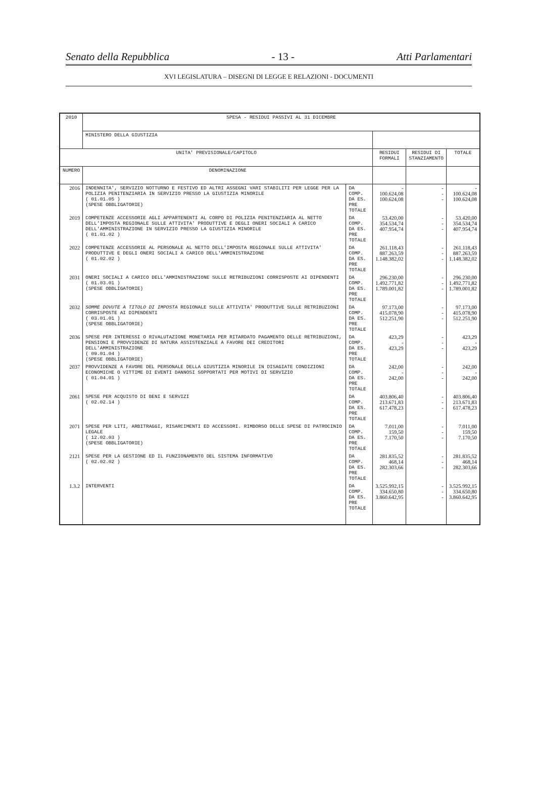Senato della Repubblica - 13 - Atti Parlamentari
XVI LEGISLATURA – DISEGNI DI LEGGE E RELAZIONI - DOCUMENTI
| 2010 | SPESA - RESIDUI PASSIVI AL 31 DICEMBRE | | | | |
| --- | --- | --- | --- | --- | --- |
| | MINISTERO DELLA GIUSTIZIA | | | | |
| UNITA' PREVISIONALE/CAPITOLO | | | RESIDUI FORMALI | RESIDUI DI STANZIAMENTO | TOTALE |
| NUMERO | DENOMINAZIONE | | | | |
| 2016 | INDENNITA', SERVIZIO NOTTURNO E FESTIVO ED ALTRI ASSEGNI VARI STABILITI PER LEGGE PER LA POLIZIA PENITENZIARIA IN SERVIZIO PRESSO LA GIUSTIZIA MINORILE ( 01.01.05 ) (SPESE OBBLIGATORIE) | DA COMP. DA ES. PRE TOTALE | - 100.624,08 100.624,08 | - - - | - 100.624,08 100.624,08 |
| 2019 | COMPETENZE ACCESSORIE AGLI APPARTENENTI AL CORPO DI POLIZIA PENITENZIARIA AL NETTO DELL'IMPOSTA REGIONALE SULLE ATTIVITA' PRODUTTIVE E DEGLI ONERI SOCIALI A CARICO DELL'AMMINISTRAZIONE IN SERVIZIO PRESSO LA GIUSTIZIA MINORILE ( 01.01.02 ) | DA COMP. DA ES. PRE TOTALE | 53.420,00 354.534,74 407.954,74 | - - - | 53.420,00 354.534,74 407.954,74 |
| 2022 | COMPETENZE ACCESSORIE AL PERSONALE AL NETTO DELL'IMPOSTA REGIONALE SULLE ATTIVITA' PRODUTTIVE E DEGLI ONERI SOCIALI A CARICO DELL'AMMINISTRAZIONE ( 01.02.02 ) | DA COMP. DA ES. PRE TOTALE | 261.118,43 887.263,59 1.148.382,02 | - - - | 261.118,43 887.263,59 1.148.382,02 |
| 2031 | ONERI SOCIALI A CARICO DELL'AMMINISTRAZIONE SULLE RETRIBUZIONI CORRISPOSTE AI DIPENDENTI ( 01.03.01 ) (SPESE OBBLIGATORIE) | DA COMP. DA ES. PRE TOTALE | 296.230,00 1.492.771,82 1.789.001,82 | - - - | 296.230,00 1.492.771,82 1.789.001,82 |
| 2032 | SOMME DOVUTE A TITOLO DI IMPOSTA REGIONALE SULLE ATTIVITA' PRODUTTIVE SULLE RETRIBUZIONI CORRISPOSTE AI DIPENDENTI ( 03.01.01 ) (SPESE OBBLIGATORIE) | DA COMP. DA ES. PRE TOTALE | 97.173,00 415.078,90 512.251,90 | - - - | 97.173,00 415.078,90 512.251,90 |
| 2036 | SPESE PER INTERESSI O RIVALUTAZIONE MONETARIA PER RITARDATO PAGAMENTO DELLE RETRIBUZIONI, PENSIONI E PROVVIDENZE DI NATURA ASSISTENZIALE A FAVORE DEI CREDITORI DELL'AMMINISTRAZIONE ( 09.01.04 ) (SPESE OBBLIGATORIE) | DA COMP. DA ES. PRE TOTALE | 423,29 - 423,29 | - - - | 423,29 - 423,29 |
| 2037 | PROVVIDENZE A FAVORE DEL PERSONALE DELLA GIUSTIZIA MINORILE IN DISAGIATE CONDIZIONI ECONOMICHE O VITTIME DI EVENTI DANNOSI SOPPORTATI PER MOTIVI DI SERVIZIO ( 01.04.01 ) | DA COMP. DA ES. PRE TOTALE | 242,00 - 242,00 | - - - | 242,00 - 242,00 |
| 2061 | SPESE PER ACQUISTO DI BENI E SERVIZI ( 02.02.14 ) | DA COMP. DA ES. PRE TOTALE | 403.806,40 213.671,83 617.478,23 | - - - | 403.806,40 213.671,83 617.478,23 |
| 2071 | SPESE PER LITI, ARBITRAGGI, RISARCIMENTI ED ACCESSORI. RIMBORSO DELLE SPESE DI PATROCINIO LEGALE ( 12.02.03 ) (SPESE OBBLIGATORIE) | DA COMP. DA ES. PRE TOTALE | 7.011,00 159,50 7.170,50 | - - - | 7.011,00 159,50 7.170,50 |
| 2121 | SPESE PER LA GESTIONE ED IL FUNZIONAMENTO DEL SISTEMA INFORMATIVO ( 02.02.02 ) | DA COMP. DA ES. PRE TOTALE | 281.835,52 468,14 282.303,66 | - - - | 281.835,52 468,14 282.303,66 |
| 1.3.2 | INTERVENTI | DA COMP. DA ES. PRE TOTALE | 3.525.992,15 334.650,80 3.860.642,95 | - - - | 3.525.992,15 334.650,80 3.860.642,95 |